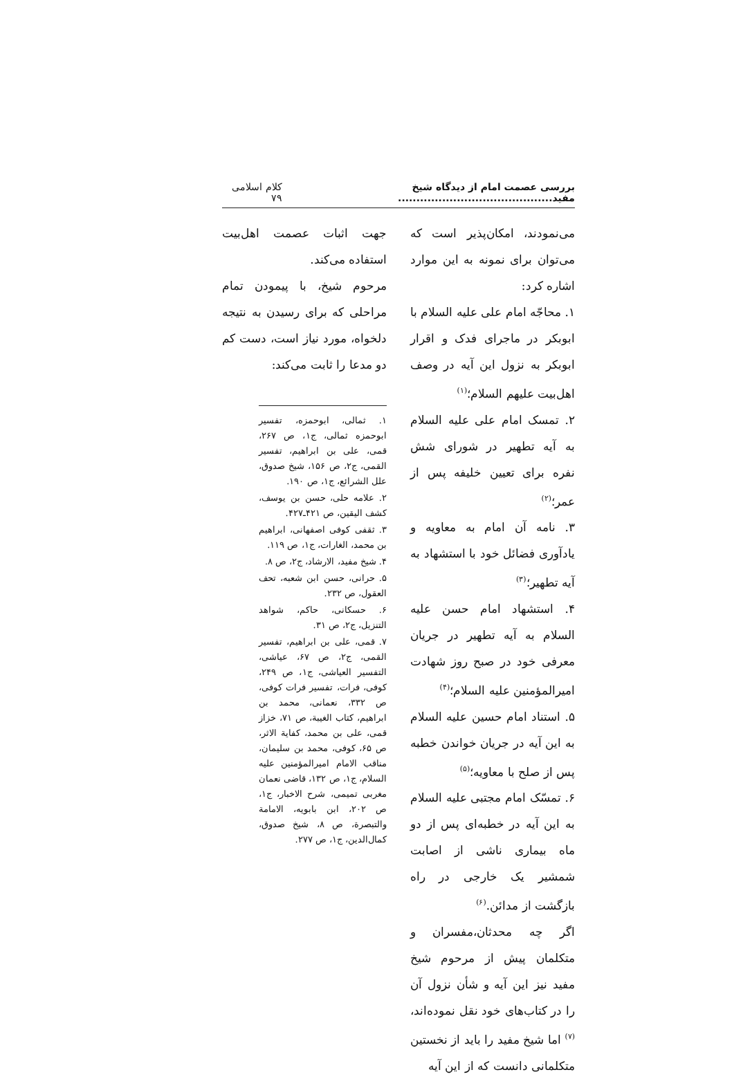بررسی عصمت امام از دیدگاه شیخ مفید.......................................... کلام اسلامی ۷۹
می‌نمودند، امکان‌پذیر است که می‌توان برای نمونه به این موارد اشاره کرد:
۱. محاجّه امام علی علیه السلام با ابوبکر در ماجرای فدک و اقرار ابوبکر به نزول این آیه در وصف اهل‌بیت علیهم السلام؛<sup>(۱)</sup>
۲. تمسک امام علی علیه السلام به آیه تطهیر در شورای شش نفره برای تعیین خلیفه پس از عمر؛<sup>(۲)</sup>
۳. نامه آن امام به معاویه و یادآوری فضائل خود با استشهاد به آیه تطهیر؛<sup>(۳)</sup>
۴. استشهاد امام حسن علیه السلام به آیه تطهیر در جریان معرفی خود در صبح روز شهادت امیرالمؤمنین علیه السلام؛<sup>(۴)</sup>
۵. استناد امام حسین علیه السلام به این آیه در جریان خواندن خطبه پس از صلح با معاویه؛<sup>(۵)</sup>
۶. تمسّک امام مجتبی علیه السلام به این آیه در خطبه‌ای پس از دو ماه بیماری ناشی از اصابت شمشیر یک خارجی در راه بازگشت از مدائن.<sup>(۶)</sup>
اگر چه محدثان،مفسران و متکلمان پیش از مرحوم شیخ مفید نیز این آیه و شأن نزول آن را در کتاب‌های خود نقل نموده‌اند،<sup>(۷)</sup> اما شیخ مفید را باید از نخستین متکلمانی دانست که از این آیه
جهت اثبات عصمت اهل‌بیت استفاده می‌کند.
مرحوم شیخ، با پیمودن تمام مراحلی که برای رسیدن به نتیجه دلخواه، مورد نیاز است، دست کم دو مدعا را ثابت می‌کند:
۱. ثمالی، ابوحمزه، تفسیر ابوحمزه ثمالی، ج۱، ص ۲۶۷، قمی، علی بن ابراهیم، تفسیر القمی، ج۲، ص ۱۵۶، شیخ صدوق، علل الشرائع، ج۱، ص ۱۹۰.
۲. علامه حلی، حسن بن یوسف، کشف الیقین، ص ۴۲۱ـ۴۲۷.
۳. ثقفی کوفی اصفهانی، ابراهیم بن محمد، الغارات، ج۱، ص ۱۱۹.
۴. شیخ مفید، الارشاد، ج۲، ص ۸.
۵. حرانی، حسن ابن شعبه، تحف العقول، ص ۲۳۲.
۶. حسکانی، حاکم، شواهد التنزیل، ج۲، ص ۳۱.
۷. قمی، علی بن ابراهیم، تفسیر القمی، ج۲، ص ۶۷، عیاشی، التفسیر العیاشی، ج۱، ص ۲۴۹، کوفی، فرات، تفسیر فرات کوفی، ص ۳۳۲، نعمانی، محمد بن ابراهیم، کتاب الغیبة، ص ۷۱، خزاز قمی، علی بن محمد، کفایة الاثر، ص ۶۵، کوفی، محمد بن سلیمان، مناقب الامام امیرالمؤمنین علیه السلام، ج۱، ص ۱۳۲، قاضی نعمان مغربی تمیمی، شرح الاخبار، ج۱، ص ۲۰۲، ابن بابویه، الامامة والتبصرة، ص ۸، شیخ صدوق، کمال‌الدین، ج۱، ص ۲۷۷.